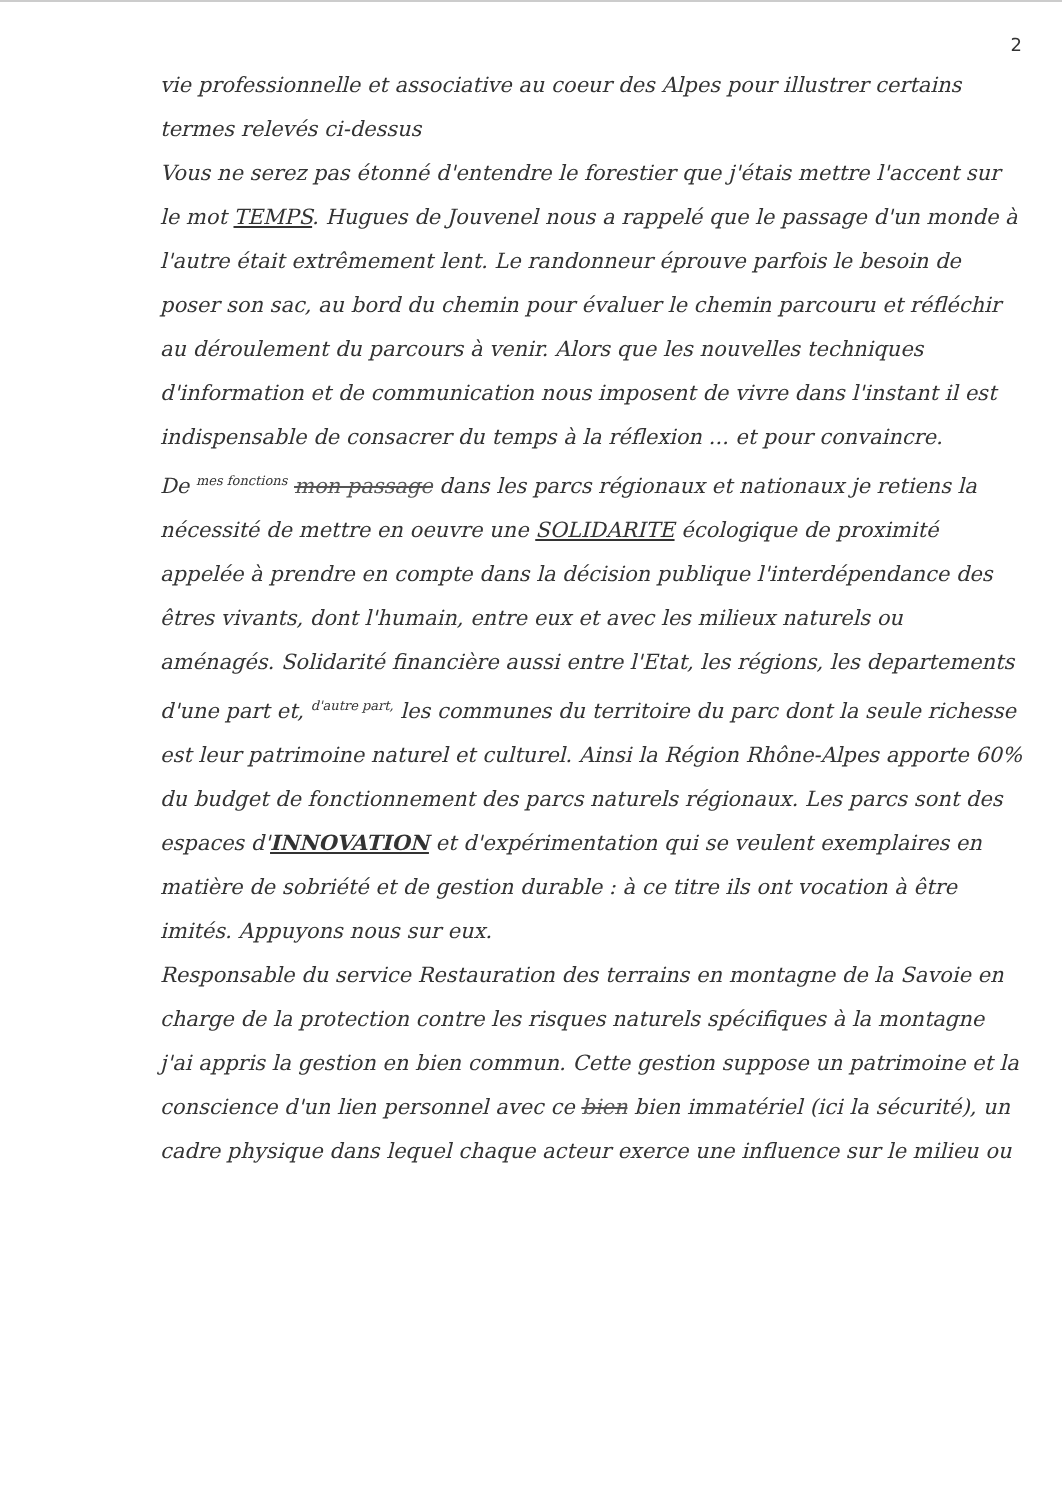2
vie professionnelle et associative au coeur des Alpes pour illustrer certains termes relevés ci-dessus
Vous ne serez pas étonné d'entendre le forestier que j'étais mettre l'accent sur le mot TEMPS. Hugues de Jouvenel nous a rappelé que le passage d'un monde à l'autre était extrêmement lent. Le randonneur éprouve parfois le besoin de poser son sac, au bord du chemin pour évaluer le chemin parcouru et réfléchir au déroulement du parcours à venir. Alors que les nouvelles techniques d'information et de communication nous imposent de vivre dans l'instant il est indispensable de consacrer du temps à la réflexion ... et pour convaincre.
De <sup>mes fonctions</sup> mon passage dans les parcs régionaux et nationaux je retiens la nécessité de mettre en oeuvre une SOLIDARITE écologique de proximité appelée à prendre en compte dans la décision publique l'interdépendance des êtres vivants, dont l'humain, entre eux et avec les milieux naturels ou aménagés. Solidarité financière aussi entre l'Etat, les régions, les departements d'une part et, <sup>d'autre part,</sup> les communes du territoire du parc dont la seule richesse est leur patrimoine naturel et culturel. Ainsi la Région Rhône-Alpes apporte 60% du budget de fonctionnement des parcs naturels régionaux. Les parcs sont des espaces d'INNOVATION et d'expérimentation qui se veulent exemplaires en matière de sobriété et de gestion durable : à ce titre ils ont vocation à être imités. Appuyons nous sur eux.
Responsable du service Restauration des terrains en montagne de la Savoie en charge de la protection contre les risques naturels spécifiques à la montagne j'ai appris la gestion en bien commun. Cette gestion suppose un patrimoine et la conscience d'un lien personnel avec ce bien bien immatériel (ici la sécurité), un cadre physique dans lequel chaque acteur exerce une influence sur le milieu ou